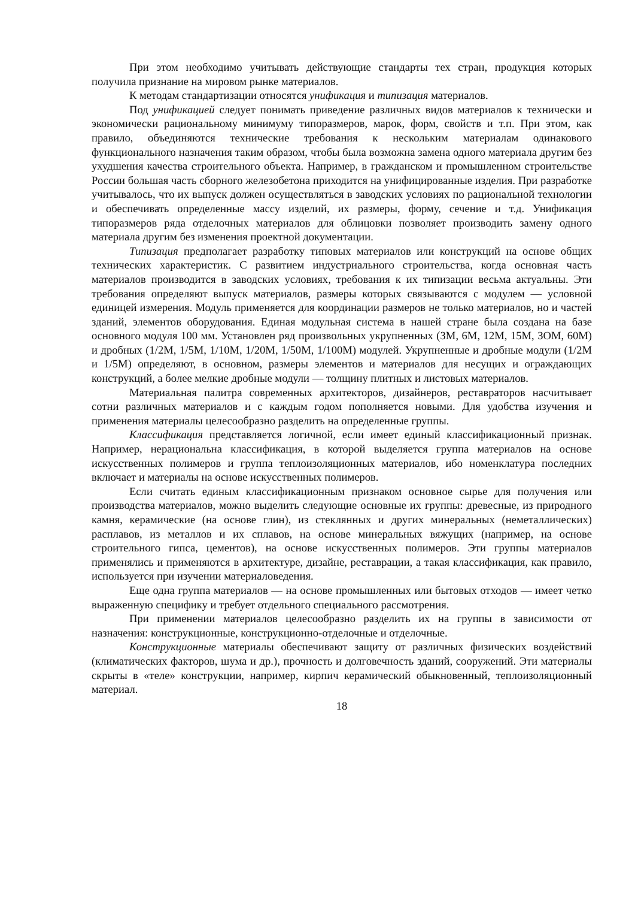При этом необходимо учитывать действующие стандарты тех стран, продукция которых получила признание на мировом рынке материалов.
К методам стандартизации относятся унификация и типизация материалов.
Под унификацией следует понимать приведение различных видов материалов к технически и экономически рациональному минимуму типоразмеров, марок, форм, свойств и т.п. При этом, как правило, объединяются технические требования к нескольким материалам одинакового функционального назначения таким образом, чтобы была возможна замена одного материала другим без ухудшения качества строительного объекта. Например, в гражданском и промышленном строительстве России большая часть сборного железобетона приходится на унифицированные изделия. При разработке учитывалось, что их выпуск должен осуществляться в заводских условиях по рациональной технологии и обеспечивать определенные массу изделий, их размеры, форму, сечение и т.д. Унификация типоразмеров ряда отделочных материалов для облицовки позволяет производить замену одного материала другим без изменения проектной документации.
Типизация предполагает разработку типовых материалов или конструкций на основе общих технических характеристик. С развитием индустриального строительства, когда основная часть материалов производится в заводских условиях, требования к их типизации весьма актуальны. Эти требования определяют выпуск материалов, размеры которых связываются с модулем — условной единицей измерения. Модуль применяется для координации размеров не только материалов, но и частей зданий, элементов оборудования. Единая модульная система в нашей стране была создана на базе основного модуля 100 мм. Установлен ряд произвольных укрупненных (ЗМ, 6М, 12М, 15М, ЗОМ, 60М) и дробных (1/2М, 1/5М, 1/10М, 1/20М, 1/50М, 1/100М) модулей. Укрупненные и дробные модули (1/2М и 1/5М) определяют, в основном, размеры элементов и материалов для несущих и ограждающих конструкций, а более мелкие дробные модули — толщину плитных и листовых материалов.
Материальная палитра современных архитекторов, дизайнеров, реставраторов насчитывает сотни различных материалов и с каждым годом пополняется новыми. Для удобства изучения и применения материалы целесообразно разделить на определенные группы.
Классификация представляется логичной, если имеет единый классификационный признак. Например, нерациональна классификация, в которой выделяется группа материалов на основе искусственных полимеров и группа теплоизоляционных материалов, ибо номенклатура последних включает и материалы на основе искусственных полимеров.
Если считать единым классификационным признаком основное сырье для получения или производства материалов, можно выделить следующие основные их группы: древесные, из природного камня, керамические (на основе глин), из стеклянных и других минеральных (неметаллических) расплавов, из металлов и их сплавов, на основе минеральных вяжущих (например, на основе строительного гипса, цементов), на основе искусственных полимеров. Эти группы материалов применялись и применяются в архитектуре, дизайне, реставрации, а такая классификация, как правило, используется при изучении материаловедения.
Еще одна группа материалов — на основе промышленных или бытовых отходов — имеет четко выраженную специфику и требует отдельного специального рассмотрения.
При применении материалов целесообразно разделить их на группы в зависимости от назначения: конструкционные, конструкционно-отделочные и отделочные.
Конструкционные материалы обеспечивают защиту от различных физических воздействий (климатических факторов, шума и др.), прочность и долговечность зданий, сооружений. Эти материалы скрыты в «теле» конструкции, например, кирпич керамический обыкновенный, теплоизоляционный материал.
18